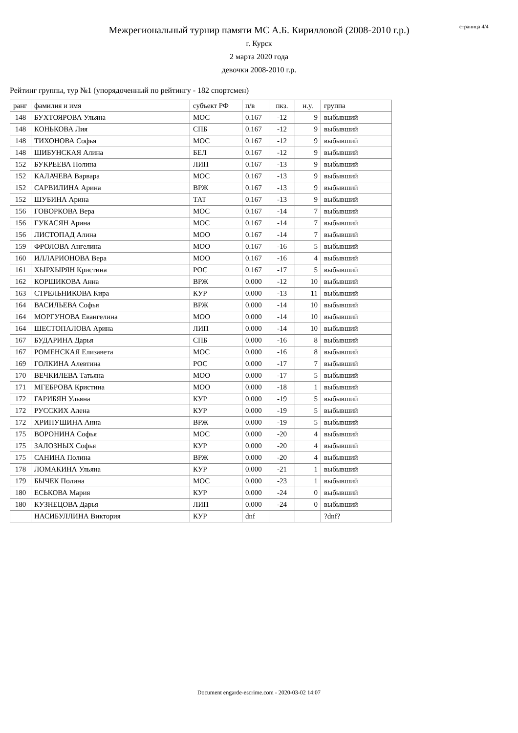Межрегиональный турнир памяти МС А.Б. Кирилловой (2008-2010 г.р.)
г. Курск
2 марта 2020 года
девочки 2008-2010 г.р.
страница 4/4
Рейтинг группы, тур №1 (упорядоченный по рейтингу - 182 спортсмен)
| ранг | фамилия и имя | субъект РФ | п/в | пкз. | н.у. | группа |
| --- | --- | --- | --- | --- | --- | --- |
| 148 | БУХТОЯРОВА Ульяна | МОС | 0.167 | -12 | 9 | выбывший |
| 148 | КОНЬКОВА Лия | СПБ | 0.167 | -12 | 9 | выбывший |
| 148 | ТИХОНОВА Софья | МОС | 0.167 | -12 | 9 | выбывший |
| 148 | ШИБУНСКАЯ Алина | БЕЛ | 0.167 | -12 | 9 | выбывший |
| 152 | БУКРЕЕВА Полина | ЛИП | 0.167 | -13 | 9 | выбывший |
| 152 | КАЛАЧЕВА Варвара | МОС | 0.167 | -13 | 9 | выбывший |
| 152 | САРВИЛИНА Арина | ВРЖ | 0.167 | -13 | 9 | выбывший |
| 152 | ШУБИНА Арина | ТАТ | 0.167 | -13 | 9 | выбывший |
| 156 | ГОВОРКОВА Вера | МОС | 0.167 | -14 | 7 | выбывший |
| 156 | ГУКАСЯН Арина | МОС | 0.167 | -14 | 7 | выбывший |
| 156 | ЛИСТОПАД Алина | МОО | 0.167 | -14 | 7 | выбывший |
| 159 | ФРОЛОВА Ангелина | МОО | 0.167 | -16 | 5 | выбывший |
| 160 | ИЛЛАРИОНОВА Вера | МОО | 0.167 | -16 | 4 | выбывший |
| 161 | ХЫРХЫРЯН Кристина | РОС | 0.167 | -17 | 5 | выбывший |
| 162 | КОРШИКОВА Анна | ВРЖ | 0.000 | -12 | 10 | выбывший |
| 163 | СТРЕЛЬНИКОВА Кира | КУР | 0.000 | -13 | 11 | выбывший |
| 164 | ВАСИЛЬЕВА Софья | ВРЖ | 0.000 | -14 | 10 | выбывший |
| 164 | МОРГУНОВА Евангелина | МОО | 0.000 | -14 | 10 | выбывший |
| 164 | ШЕСТОПАЛОВА Арина | ЛИП | 0.000 | -14 | 10 | выбывший |
| 167 | БУДАРИНА Дарья | СПБ | 0.000 | -16 | 8 | выбывший |
| 167 | РОМЕНСКАЯ Елизавета | МОС | 0.000 | -16 | 8 | выбывший |
| 169 | ГОЛКИНА Алевтина | РОС | 0.000 | -17 | 7 | выбывший |
| 170 | ВЕЧКИЛЕВА Татьяна | МОО | 0.000 | -17 | 5 | выбывший |
| 171 | МГЕБРОВА Кристина | МОО | 0.000 | -18 | 1 | выбывший |
| 172 | ГАРИБЯН Ульяна | КУР | 0.000 | -19 | 5 | выбывший |
| 172 | РУССКИХ Алена | КУР | 0.000 | -19 | 5 | выбывший |
| 172 | ХРИПУШИНА Анна | ВРЖ | 0.000 | -19 | 5 | выбывший |
| 175 | ВОРОНИНА Софья | МОС | 0.000 | -20 | 4 | выбывший |
| 175 | ЗАЛОЗНЫХ Софья | КУР | 0.000 | -20 | 4 | выбывший |
| 175 | САНИНА Полина | ВРЖ | 0.000 | -20 | 4 | выбывший |
| 178 | ЛОМАКИНА Ульяна | КУР | 0.000 | -21 | 1 | выбывший |
| 179 | БЫЧЕК Полина | МОС | 0.000 | -23 | 1 | выбывший |
| 180 | ЕСЬКОВА Мария | КУР | 0.000 | -24 | 0 | выбывший |
| 180 | КУЗНЕЦОВА Дарья | ЛИП | 0.000 | -24 | 0 | выбывший |
| | НАСИБУЛЛИНА Виктория | КУР | dnf | | | ?dnf? |
Document engarde-escrime.com - 2020-03-02 14:07